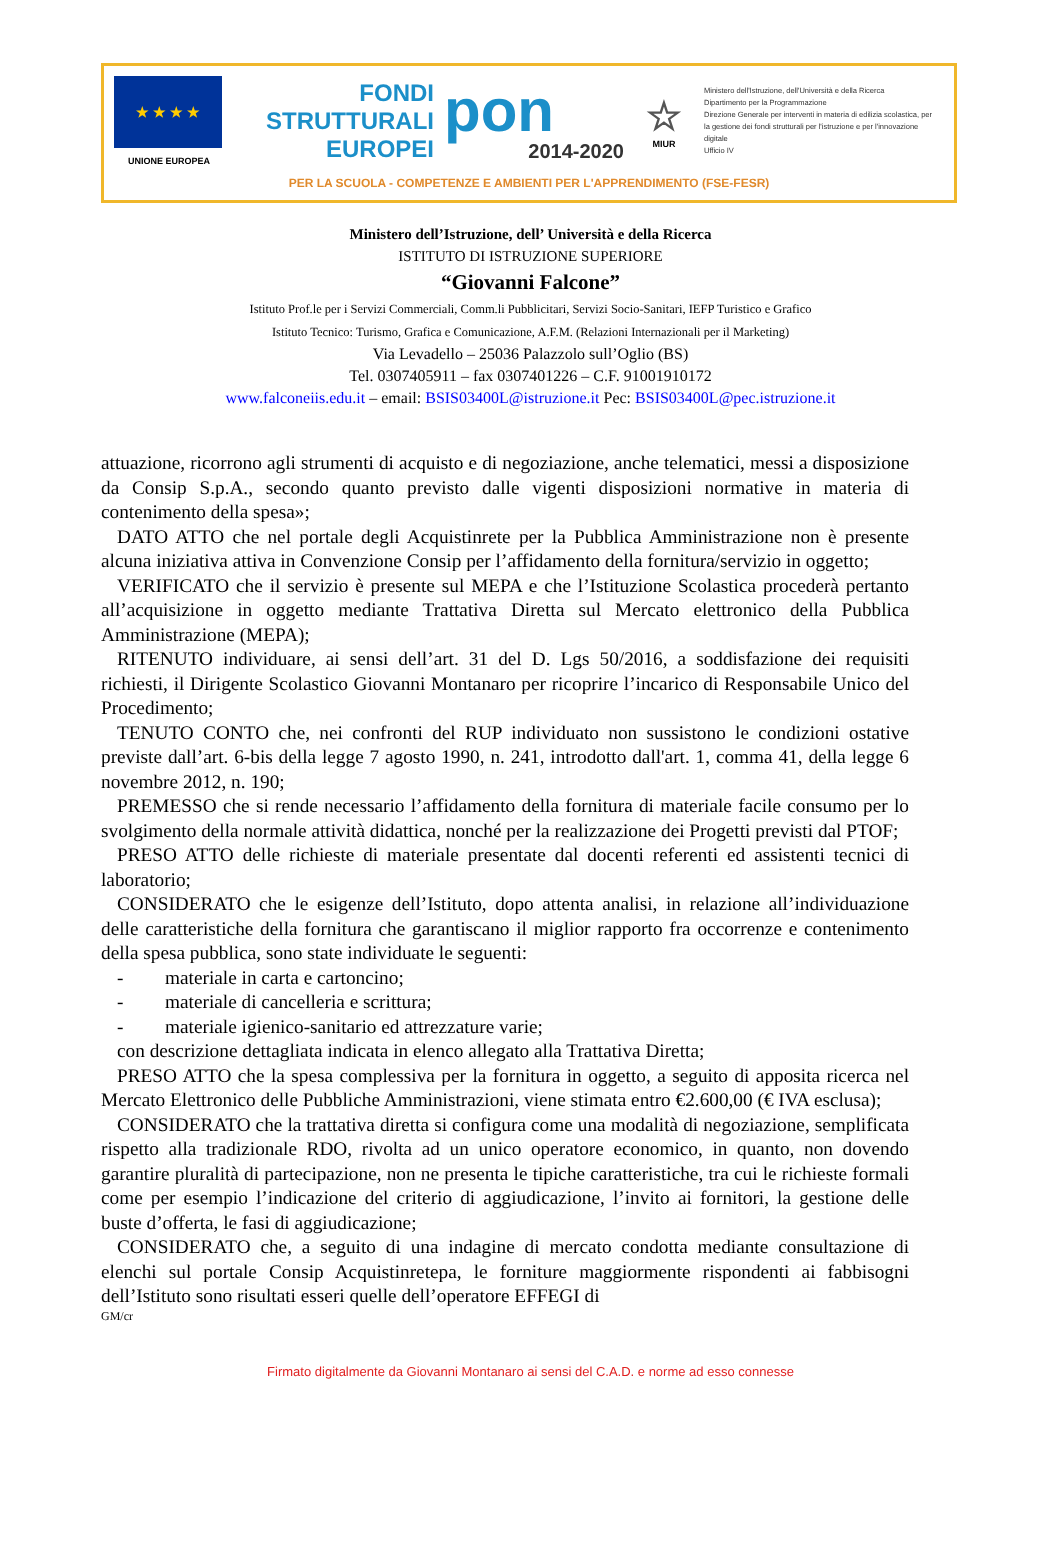★ ★ ★ ★
UNIONE EUROPEA
FONDI
STRUTTURALI
EUROPEI
pon
2014-2020
☆
MIUR
Ministero dell'Istruzione, dell'Università e della Ricerca
Dipartimento per la Programmazione
Direzione Generale per interventi in materia di edilizia scolastica, per la gestione dei fondi strutturali per l'istruzione e per l'innovazione digitale
Ufficio IV
PER LA SCUOLA - COMPETENZE E AMBIENTI PER L'APPRENDIMENTO (FSE-FESR)
Ministero dell’Istruzione, dell’ Università e della Ricerca
ISTITUTO DI ISTRUZIONE SUPERIORE
“Giovanni Falcone”
Istituto Prof.le per i Servizi Commerciali, Comm.li Pubblicitari, Servizi Socio-Sanitari, IEFP Turistico e Grafico
Istituto Tecnico: Turismo, Grafica e Comunicazione, A.F.M. (Relazioni Internazionali per il Marketing)
Via Levadello – 25036 Palazzolo sull’Oglio (BS)
Tel. 0307405911 – fax 0307401226 – C.F. 91001910172
www.falconeiis.edu.it – email: BSIS03400L@istruzione.it Pec: BSIS03400L@pec.istruzione.it
attuazione, ricorrono agli strumenti di acquisto e di negoziazione, anche telematici, messi a disposizione da Consip S.p.A., secondo quanto previsto dalle vigenti disposizioni normative in materia di contenimento della spesa»;
DATO ATTO che nel portale degli Acquistinrete per la Pubblica Amministrazione non è presente alcuna iniziativa attiva in Convenzione Consip per l’affidamento della fornitura/servizio in oggetto;
VERIFICATO che il servizio è presente sul MEPA e che l’Istituzione Scolastica procederà pertanto all’acquisizione in oggetto mediante Trattativa Diretta sul Mercato elettronico della Pubblica Amministrazione (MEPA);
RITENUTO individuare, ai sensi dell’art. 31 del D. Lgs 50/2016, a soddisfazione dei requisiti richiesti, il Dirigente Scolastico Giovanni Montanaro per ricoprire l’incarico di Responsabile Unico del Procedimento;
TENUTO CONTO che, nei confronti del RUP individuato non sussistono le condizioni ostative previste dall’art. 6-bis della legge 7 agosto 1990, n. 241, introdotto dall'art. 1, comma 41, della legge 6 novembre 2012, n. 190;
PREMESSO che si rende necessario l’affidamento della fornitura di materiale facile consumo per lo svolgimento della normale attività didattica, nonché per la realizzazione dei Progetti previsti dal PTOF;
PRESO ATTO delle richieste di materiale presentate dal docenti referenti ed assistenti tecnici di laboratorio;
CONSIDERATO che le esigenze dell’Istituto, dopo attenta analisi, in relazione all’individuazione delle caratteristiche della fornitura che garantiscano il miglior rapporto fra occorrenze e contenimento della spesa pubblica, sono state individuate le seguenti:
- materiale in carta e cartoncino;
- materiale di cancelleria e scrittura;
- materiale igienico-sanitario ed attrezzature varie;
con descrizione dettagliata indicata in elenco allegato alla Trattativa Diretta;
PRESO ATTO che la spesa complessiva per la fornitura in oggetto, a seguito di apposita ricerca nel Mercato Elettronico delle Pubbliche Amministrazioni, viene stimata entro €2.600,00 (€ IVA esclusa);
CONSIDERATO che la trattativa diretta si configura come una modalità di negoziazione, semplificata rispetto alla tradizionale RDO, rivolta ad un unico operatore economico, in quanto, non dovendo garantire pluralità di partecipazione, non ne presenta le tipiche caratteristiche, tra cui le richieste formali come per esempio l’indicazione del criterio di aggiudicazione, l’invito ai fornitori, la gestione delle buste d’offerta, le fasi di aggiudicazione;
CONSIDERATO che, a seguito di una indagine di mercato condotta mediante consultazione di elenchi sul portale Consip Acquistinretepa, le forniture maggiormente rispondenti ai fabbisogni dell’Istituto sono risultati esseri quelle dell’operatore EFFEGI di
GM/cr
Firmato digitalmente da Giovanni Montanaro ai sensi del C.A.D. e norme ad esso connesse